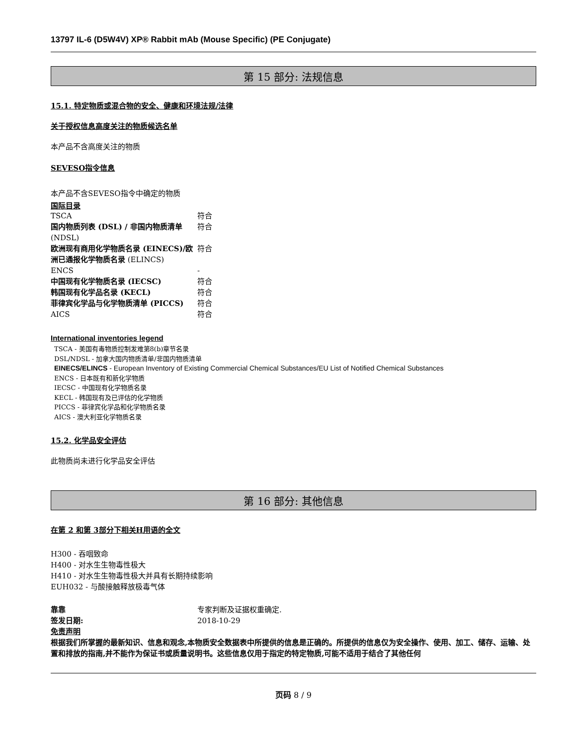13797 IL-6 (D5W4V) XP® Rabbit mAb (Mouse Specific) (PE Conjugate)
第 15 部分: 法规信息
15.1. 特定物质或混合物的安全、健康和环境法规/法律
关于授权信息高度关注的物质候选名单
本产品不含高度关注的物质
SEVESO指令信息
本产品不含SEVESO指令中确定的物质
国际目录
| TSCA | 符合 |
| 国内物质列表 (DSL) / 非国内物质清单 (NDSL) | 符合 |
| 欧洲现有商用化学物质名录 (EINECS)/欧洲已通报化学物质名录 (ELINCS) | 符合 |
| ENCS | - |
| 中国现有化学物质名录 (IECSC) | 符合 |
| 韩国现有化学品名录 (KECL) | 符合 |
| 菲律宾化学品与化学物质清单 (PICCS) | 符合 |
| AICS | 符合 |
International inventories legend
TSCA - 美国有毒物质控制发难第8(b)章节名录
DSL/NDSL - 加拿大国内物质清单/非国内物质清单
EINECS/ELINCS - European Inventory of Existing Commercial Chemical Substances/EU List of Notified Chemical Substances
ENCS - 日本既有和新化学物质
IECSC - 中国现有化学物质名录
KECL - 韩国现有及已评估的化学物质
PICCS - 菲律宾化学品和化学物质名录
AICS - 澳大利亚化学物质名录
15.2. 化学品安全评估
此物质尚未进行化学品安全评估
第 16 部分: 其他信息
在第 2 和第 3部分下相关H用语的全文
H300 - 吞咽致命
H400 - 对水生生物毒性极大
H410 - 对水生生物毒性极大并具有长期持续影响
EUH032 - 与酸接触释放极毒气体
| 靠靠 | 专家判断及证据权重确定. |
| 签发日期: | 2018-10-29 |
免责声明
根据我们所掌握的最新知识、信息和观念,本物质安全数据表中所提供的信息是正确的。所提供的信息仅为安全操作、使用、加工、储存、运输、处置和排放的指南,并不能作为保证书或质量说明书。这些信息仅用于指定的特定物质,可能不适用于结合了其他任何
页码 8 / 9